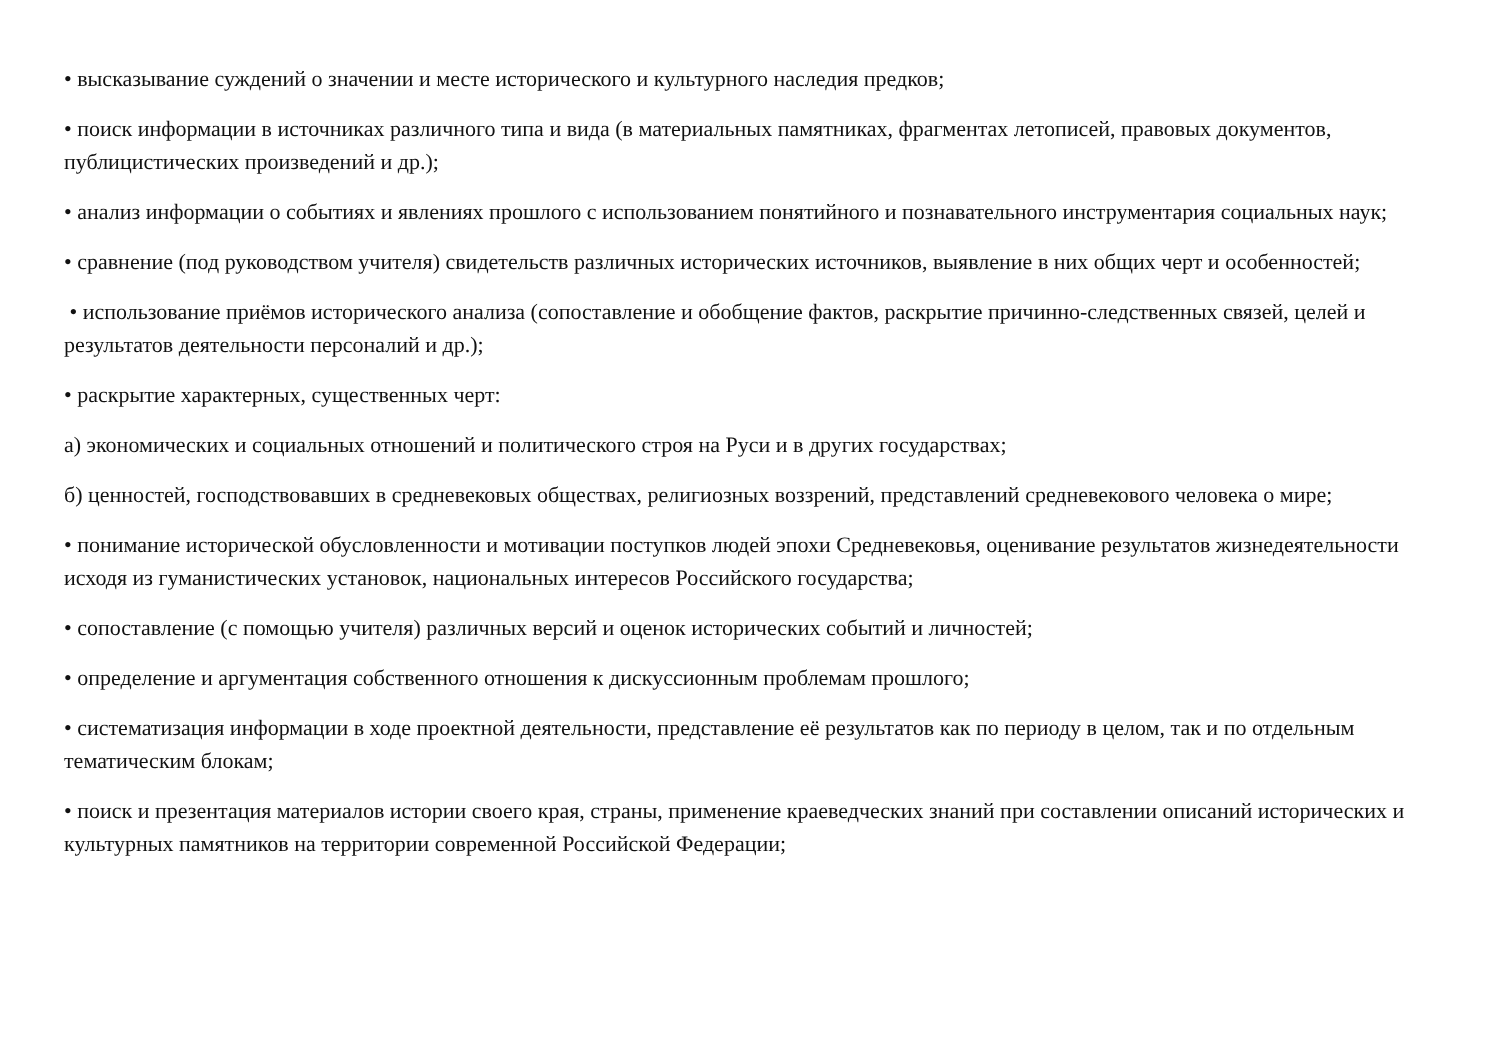• высказывание суждений о значении и месте исторического и культурного наследия предков;
• поиск информации в источниках различного типа и вида (в материальных памятниках, фрагментах летописей, правовых документов, публицистических произведений и др.);
• анализ информации о событиях и явлениях прошлого с использованием понятийного и познавательного инструментария социальных наук;
• сравнение (под руководством учителя) свидетельств различных исторических источников, выявление в них общих черт и особенностей;
• использование приёмов исторического анализа (сопоставление и обобщение фактов, раскрытие причинно-следственных связей, целей и результатов деятельности персоналий и др.);
• раскрытие характерных, существенных черт:
а) экономических и социальных отношений и политического строя на Руси и в других государствах;
б) ценностей, господствовавших в средневековых обществах, религиозных воззрений, представлений средневекового человека о мире;
• понимание исторической обусловленности и мотивации поступков людей эпохи Средневековья, оценивание результатов жизнедеятельности исходя из гуманистических установок, национальных интересов Российского государства;
• сопоставление (с помощью учителя) различных версий и оценок исторических событий и личностей;
• определение и аргументация собственного отношения к дискуссионным проблемам прошлого;
• систематизация информации в ходе проектной деятельности, представление её результатов как по периоду в целом, так и по отдельным тематическим блокам;
• поиск и презентация материалов истории своего края, страны, применение краеведческих знаний при составлении описаний исторических и культурных памятников на территории современной Российской Федерации;